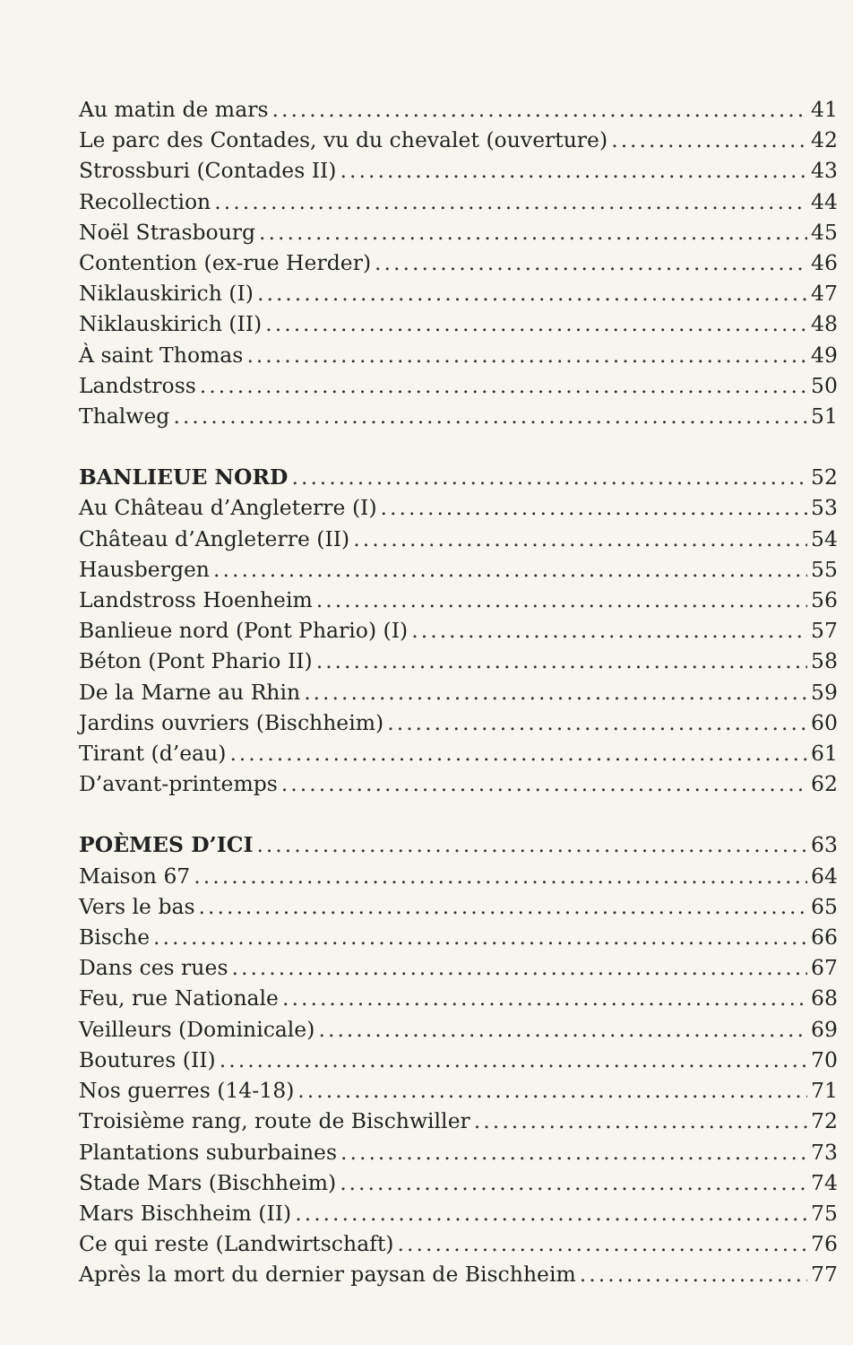Au matin de mars 41
Le parc des Contades, vu du chevalet (ouverture) 42
Strossburi (Contades II) 43
Recollection 44
Noël Strasbourg 45
Contention (ex-rue Herder) 46
Niklauskirich (I) 47
Niklauskirich (II) 48
À saint Thomas 49
Landstross 50
Thalweg 51
BANLIEUE NORD 52
Au Château d’Angleterre (I) 53
Château d’Angleterre (II) 54
Hausbergen 55
Landstross Hoenheim 56
Banlieue nord (Pont Phario) (I) 57
Béton (Pont Phario II) 58
De la Marne au Rhin 59
Jardins ouvriers (Bischheim) 60
Tirant (d’eau) 61
D’avant-printemps 62
POÈMES D’ICI 63
Maison 67 64
Vers le bas 65
Bische 66
Dans ces rues 67
Feu, rue Nationale 68
Veilleurs (Dominicale) 69
Boutures (II) 70
Nos guerres (14-18) 71
Troisième rang, route de Bischwiller 72
Plantations suburbaines 73
Stade Mars (Bischheim) 74
Mars Bischheim (II) 75
Ce qui reste (Landwirtschaft) 76
Après la mort du dernier paysan de Bischheim 77